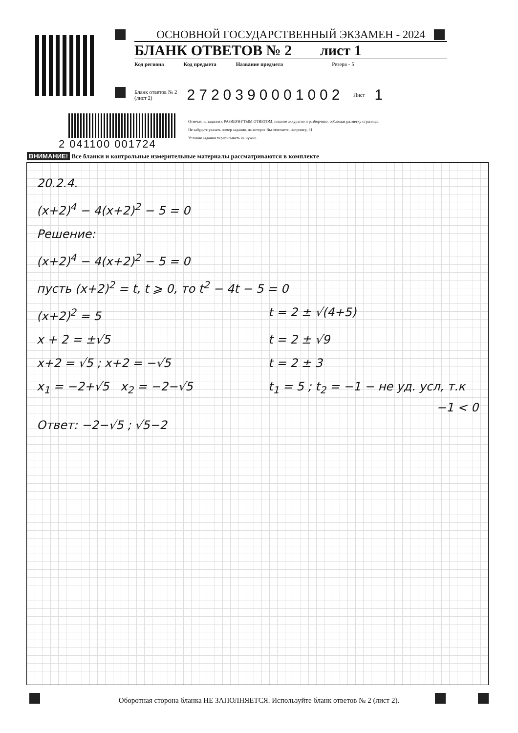ОСНОВНОЙ ГОСУДАРСТВЕННЫЙ ЭКЗАМЕН - 2024
БЛАНК ОТВЕТОВ № 2 лист 1
Код региона Код предмета Название предмета Резерв - 5
Бланк ответов № 2
(лист 2) 2720390001002 Лист 1
2 041100 001724
Отвечая на задания с РАЗВЕРНУТЫМ ОТВЕТОМ, пишите аккуратно и разборчиво, соблюдая разметку страницы.
Не забудьте указать номер задания, на которое Вы отвечаете, например, 31.
Условия задания переписывать не нужно.
ВНИМАНИЕ! Все бланки и контрольные измерительные материалы рассматриваются в комплекте
20.2.4.
(x+2)<sup>4</sup> − 4(x+2)<sup>2</sup> − 5 = 0
Решение:
(x+2)<sup>4</sup> − 4(x+2)<sup>2</sup> − 5 = 0
пусть (x+2)<sup>2</sup> = t, t ⩾ 0, то t<sup>2</sup> − 4t − 5 = 0
(x+2)<sup>2</sup> = 5 t = 2 ± √(4+5)
x + 2 = ±√5 t = 2 ± √9
x+2 = √5 ; x+2 = −√5 t = 2 ± 3
x<sub>1</sub> = −2+√5 x<sub>2</sub> = −2−√5 t<sub>1</sub> = 5 ; t<sub>2</sub> = −1 − не уд. усл, т.к
−1 < 0
Ответ: −2−√5 ; √5−2
Оборотная сторона бланка НЕ ЗАПОЛНЯЕТСЯ. Используйте бланк ответов № 2 (лист 2).